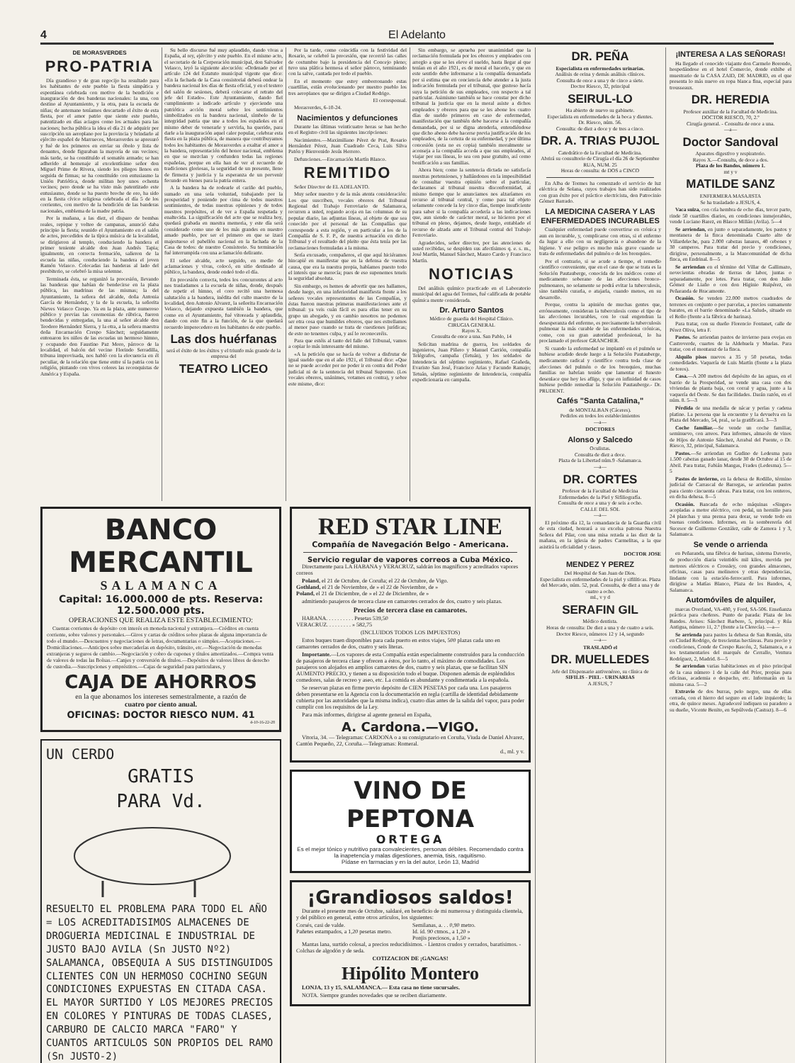4 El Adelanto
DE MORASVERDES
PRO-PATRIA
Día grandioso y de gran regocijo ha resultado para los habitantes de este pueblo la fiesta simpática y espontánea celebrada con motivo de la bendición e inauguración de dos banderas nacionales: la una, con destino al Ayuntamiento, y la otra, para la escuela de niñas; de antemano teníamos descartado el éxito de esta fiesta, por el amor patrio que siente este pueblo, patentizado en días aciagos como los actuales para las naciones; hecha pública la idea el día 21 de adquirir por suscripción un aeroplano por la provincia y brindarlo al ejército español de Marruecos, Morasverdes se apresuró y fué de los primeros en enviar su óbolo y lista de donantes, donde figuraban la mayoría de sus vecinos; más tarde, se ha constituído el somatén armado; se han adherido al homenaje al excelentísimo señor don Miguel Primo de Rivera, siendo los pliegos llenos en seguida de firmas; se ha constituído con entusiasmo la Unión Patriótica, donde militan hoy unos ochenta vecinos; pero donde se ha visto más patentizado este entusiasmo, donde se ha puesto broche de oro, ha sido en la fiesta cívico religiosa celebrada el día 5 de los corrientes, con motivo de la bendición de las banderas nacionales, emblema de la madre patria.
Por la mañana, a las diez, el disparo de bombas reales, repique y volteo de campanas, anunció daba principio la fiesta; reunido el Ayuntamiento en el salón de actos, precedidos de la típica música de la localidad, se dirigieron al templo, conduciendo la bandera el primer teniente alcalde don Juan Andrés Tapia; igualmente, en correcta formación, salieron de la escuela las niñas, conduciendo la bandera el joven Ramón Velasco. Colocadas las banderas al lado del presbiterio, se celebró la misa solemne.
Terminada ésta, se organizó la procesión, llevando las banderas que habían de bendecirse en la plaza pública, las madrinas de las mismas; la del Ayuntamiento, la señora del alcalde, doña Antonia García de Hernández, y la de la escuela, la señorita Nieves Velasco Crespo. Ya en la plaza, ante numeroso público y previas las ceremonias de rúbrica, fueron bendecidas y entregadas, la una al señor alcalde don Teodoro Hernández Sierra, y la otra, a la señora maestra doña Encarnación Crespo Sánchez; seguidamente entonaron los niños de las escuelas un hermoso himno, y ocupando don Faustino Paz Moro, párroco de la localidad, el balcón del vecino Florindo Serradilla, tribuna improvisada, nos habló con la elocuencia en él peculiar, de la relación que tiene entre sí la patria con la religión, pintando con vivos colores las reconquistas de América y España.
Su bello discurso fué muy aplaudido, dando vivas a España, al rey, ejército y este pueblo. En el mismo acto, el secretario de la Corporación municipal, don Salvador Velasco, leyó la siguiente alocución: «Ordenado por el artículo 124 del Estatuto municipal vigente que dice: «En la fachada de la Casa consistorial deberá ondear la bandera nacional los días de fiesta oficial, y en el testero del salón de sesiones, deberá colocarse el retrato del jefe del Estado». Este Ayuntamiento, dando fiel cumplimiento a indicado artículo y ejerciendo una patriótica acción moral sobre los sentimientos simbolizados en la bandera nacional, símbolo de la integridad patria que une a todos los españoles en el mismo deber de venerarle y servirla, ha querido, para darle a la inauguración aquel calor popular, celebrar esta fiesta en la plaza pública, de manera que contribuyamos todos los habitantes de Morasverdes a exaltar el amor a la bandera, representación del honor nacional, emblema en que se mezclan y confunden todas las regiones españolas, porque en ella han de ver el recuerdo de tradiciones gloriosas, la seguridad de un presente, lleno de firmeza y justicia y la esperanza de un porvenir fecundo en bienes para la patria entera.
A la bandera ha de rodearle el cariño del pueblo, sumado en una sola voluntad, trabajando por la prosperidad y poniendo por cima de todos nuestros sentimientos, de todas nuestras opiniones y de todos nuestros propósitos, el de ver a España respetada y enaltecida. La significación del acto que se realiza hoy, quedará grabada en nuestra memoria, y este día será considerado como uno de los más grandes en nuestro amado pueblo, por ser el primero en que se izará majestuoso el pabellón nacional en la fachada de la Casa de todos: de nuestro Consistorio. Su terminación fué interrumpida con una aclamación delirante.
El señor alcalde, acto seguido, en medio de aclamaciones y vivas, colocó, en sitio destinado al público, la bandera, donde ondeó todo el día.
En procesión correcta, todos los concurrentes al acto nos trasladamos a la escuela de niñas, donde, después de repetir el himno, el coro recitó una hermosa salutación a la bandera, inédita del culto maestro de la localidad, don Antonio Alvarez, la señorita Encarnación Velasco, dejando expuesta también la bandera, que como en el Ayuntamiento, fué vitoreada y aplaudida, dando con esto fin a la función, de la que quedará recuerdo imperecedero en los habitantes de este pueblo.
Las dos huérfanas
será el éxito de los éxitos y el triunfo más grande de la empresa del
TEATRO LICEO
Por la tarde, como coincidía con la festividad del Rosario, se celebró la procesión, que recorrió las calles de costumbre bajo la presidencia del Concejo pleno; tuvo una plática hermosa el señor párroco, terminando con la salve, cantada por todo el pueblo.
En el momento que estoy emborronando estas cuartillas, están evolucionando por nuestro pueblo los tres aeroplanos que se dirigen a Ciudad Rodrigo.
El corresponsal.
Morasverdes, 6-10-24.
Nacimientos y defunciones
Durante las últimas veinticuatro horas se han hecho en el Registro civil las siguientes inscripciones:
Nacimientos.—Maximiliano Pérez de Prat, Rosario Hernández Pérez, Juan Cuadrado Coca, Luis Silva Patón y Bienvenido Jesús Herrero.
Defunciones.—Encarnación Martín Blanco.
REMITIDO
Señor Director de EL ADELANTO.
Muy señor nuestro y de la más atenta consideración: Los que suscriben, vocales obreros del Tribunal Regional del Trabajo Ferroviario de Salamanca, recurren a usted, rogando acoja en las columnas de su popular diario, las adjuntas líneas, al objeto de que sea conocido por el personal de las Compañías que corresponde a esta región, y en particular a los de la Compañía de S. F. P., de nuestra actuación en dicho Tribunal y el resultado del pleito que ésta tenía por las reclamaciones formuladas a la misma.
Sería excusado, compañeros, el que aquí hiciéramos hincapié en manifestar que en la defensa de vuestra causa, que era la nuestra propia, habíamos puesto todo el interés que se merecía; pues de eso suponemos teneis la seguridad absoluta.
Sin embargo, os hemos de advertir que nos hallamos, desde luego, en una inferioridad manifiesta frente a los señores vocales representantes de las Compañías, y éstas fueron nuestras primeras manifestaciones ante el tribunal: ya veis cuán fácil es para ellas tener en su grupo un abogado, y en cambio nosotros no podemos ser otra cosa que humildes obreros, que nos estrellamos al menor paso cuando se trata de cuestiones jurídicas; de esto no tenemos culpa, y así lo reconoceréis.
Para que estéis al tanto del fallo del Tribunal, vamos a copiar lo más interesante del mismo.
«A la petición que se hacía de volver a disfrutar de igual sueldo que en el año 1921, el Tribunal dice: «Que no se puede acceder por no poder ir en contra del Poder judicial ni de la sentencia del tribunal Supremo. (Los vocales obreros, unánimes, votamos en contra), y sobre este mismo, dice:
Sin embargo, se aprueba por unanimidad que la reclamación formulada por los obreros y empleados con arreglo a que se les eleve el sueldo, hasta llegar al que tenían en el año 1921, es de moral el hacerlo, y que en este sentido debe informarse a la compañía demandada por si estima que en conciencia debe atender a la justa indicación formulada por el tribunal, que gustoso hacía suya la petición de sus empleados, con respecto a tal particular. Asimismo también se hace constar por dicho tribunal la justicia que en la moral asiste a dichos empleados y obreros para que se les abone los cuatro días de sueldo primeros en caso de enfermedad, manifestación que también debe hacerse a la compañía demandada, por si se digna atenderla, entendiéndose que dicho abono debe hacerse previa justificación de los empleados, de la certeza de su enfermedad, y por última concesión (esta no es copia) también moralmente se aconseja a la compañía acceda a que sus empleados, al viajar por sus líneas, lo sea con pase gratuito, así como bonificación a sus familias.
Ahora bien; como la sentencia dictada no satisfacía nuestras pretensiones, y hallándonos en la imposibilidad de consultar vuestra opinión sobre el particular, declaramos al tribunal nuestra disconformidad, al mismo tiempo que le anunciamos nos alzaríamos en recurso al tribunal central, y como para tal objeto solamente concede la ley cinco días, tiempo insuficiente para saber si la compañía accedería a las indicaciones que, aun siendo de carácter moral, se hicieron por el tribunal en pleno, dejamos, desde luego, entablado el recurso de alzada ante el Tribunal central del Trabajo Ferroviario.
Agradecidos, señor director, por las atenciones de usted recibidas, se despiden sus afectísimos q. e. s. m., José Martín, Manuel Sánchez, Mauro Cardo y Francisco Martín.
NOTICIAS
Del análisis químico practicado en el Laboratorio municipal del agua del Tormes, fué calificada de potable química mente considerada.
Dr. Arturo Santos
Médico de guardia del Hospital Clínico.
CIRUGIA GENERAL
Rayos X.
Consulta de once a una. San Pablo, 14
Solicitan madrina de guerra, los soldados de ingenieros, Juan Piñero y Manuel Carrión, compañía Telégrafos, campaña (Tetuán), y los soldados de Intendencia del séptimo regimiento, Rafael Grañeda, Evaristo San José, Francisco Arias y Facundo Ramajo; Tetuán, séptimo regimiento de Intendencia, compañía expedicionaria en campaña.
BANCO MERCANTIL
SALAMANCA
Capital: 16.000.000 de pts. Reserva: 12.500.000 pts.
OPERACIONES QUE REALIZA ESTE ESTABLECIMIENTO:
Cuentas corrientes de depósito con interés en moneda nacional y extranjera.—Créditos en cuenta corriente, sobre valores y personales.—Giros y cartas de créditos sobre plazas de alguna importancia de todo el mundo.—Descuentos y negociaciones de letras, documentarias o simples.—Aceptaciones.—Domiciliaciones.—Anticipos sobre mercaderías en depósito, tránsito, etc.—Negociación de monedas extranjeras y seguros de cambio.—Negociación y cobro de cupones y títulos amortizados.—Compra venta de valores de todas las Bolsas.—Canjes y conversión de títulos.—Depósitos de valores libres de derecho de custodia.—Suscripciones y empréstitos.—Cajas de seguridad para particulares, y
CAJA DE AHORROS
en la que abonamos los intereses semestralmente, a razón de
cuatro por ciento anual.
OFICINAS: DOCTOR RIESCO NUM. 41
4-10-16-22-28
UN CERDO
GRATIS
PARA Vd.
RESUELTO EL PROBLEMA PARA TODO EL AÑO = LOS ACREDITADISIMOS ALMACENES DE DROGUERIA MEDICINAL E INDUSTRIAL DE JUSTO BAJO AVILA (Sn JUSTO Nº2) SALAMANCA, OBSEQUIA A SUS DISTINGUIDOS CLIENTES CON UN HERMOSO COCHINO SEGUN CONDICIONES EXPUESTAS EN CITADA CASA. EL MAYOR SURTIDO Y LOS MEJORES PRECIOS EN COLORES Y PINTURAS DE TODAS CLASES, CARBURO DE CALCIO MARCA "FARO" Y CUANTOS ARTICULOS SON PROPIOS DEL RAMO (Sn JUSTO-2)
RED STAR LINE
Compañía de Navegación Belgo - Americana.
Servicio regular de vapores correos a Cuba México.
Directamente para LA HABANA y VERACRUZ, saldrán los magníficos y acreditados vapores correos
Poland, el 21 de Octubre, de Coruña; el 22 de Octubre, de Vigo.
Gothland, el 21 de Noviembre, de » el 22 de Noviembre, de »
Poland, el 21 de Diciembre, de » el 22 de Diciembre, de »
admitiendo pasajeros de tercera clase en camarotes cerrados de dos, cuatro y seis plazas.
Precios de tercera clase en camarotes.
HABANA. . . . . . . . . . Pesetas 539,50
VERACRUZ. . . . . . . . . » 582,75
(INCLUIDOS TODOS LOS IMPUESTOS)
Estos buques traen disponibles para cada puerto en estos viajes, 500 plazas cada uno en camarotes cerrados de dos, cuatro y seis literas.
Importante.—Los vapores de esta Compañía están especialmente construídos para la conducción de pasajeros de tercera clase y ofrecen a éstos, por lo tanto, el máximo de comodidades. Los pasajeros son alojados en amplios camarotes de dos, cuatro y seis plazas, que se facilitan SIN AUMENTO PRECIO, y tienen a su disposición todo el buque. Disponen además de espléndidos comedores, salas de recreo y aseo, etc. La comida es abundante y condimentada a la española.
Se reservan plazas en firme previo depósito de CIEN PESETAS por cada una. Los pasajeros deben presentarse en la Agencia con la documentación en regla (cartilla de identidad debidamente cubierta por las autoridades que la misma indica), cuatro días antes de la salida del vapor, para poder cumplir con los requisitos de la Ley.
Para más informes, dirigirse al agente general en España,
A. Cardona.—VIGO.
Vitoria, 34. — Telegramas: CARDONA o a su consignatario en Coruña, Viuda de Daniel Alvarez, Cantón Pequeño, 22, Coruña.—Telegramas: Romeral.
d., ml. y v.
VINO DE PEPTONA
ORTEGA
Es el mejor tónico y nutritivo para convalecientes, personas débiles. Recomendado contra la inapetencia y malas digestiones, anemia, tisis, raquitismo.
Pídase en farmacias y en la del autor, León 13, Madrid
¡Grandiosos saldos!
Durante el presente mes de Octubre, saldaré, en beneficio de mi numerosa y distinguida clientela, y del público en general, entre otros artículos, los siguientes:
Corsés, casi de valde.
Pañetes estampados, a 1,20 pesetas metro.
Semilanas, a. . . 0,90 metro.
Id. íd. 90 ctmos., a 1,20 »
Ponjis preciosos, a 1,50 »
Mantas lana, surtido colosal, a precios reducidísimos. - Lienzos crudos y cerrados, baratísimos. - Colchas de algodón y de seda.
COTIZACION DE ¡GANGAS!
Hipólito Montero
LONJA, 13 y 15, SALAMANCA.— Esta casa no tiene sucursales.
NOTA. Siempre grandes novedades que se reciben diariamente.
DR. PEÑA
Especialista en enfermedades urinarias.
Análisis de orina y demás análisis clínicos.
Consulta de once a una y de cinco a siete.
Doctor Riesco, 32, principal
SEIRUL-LO
Ha abierto de nuevo su gabinete.
Especialista en enfermedades de la boca y dientes.
Dr. Riesco, núm. 56.
Consulta: de diez a doce y de tres a cinco.
DR. A. TRIAS PUJOL
Catedrático de la Facultad de Medicina.
Abrirá su consultorio de Cirugía el día 26 de Septiembre
RUA, NUM. 25
Horas de consulta: de DOS a CINCO
En Alba de Tormes ha comenzado el servicio de luz eléctrica de Solana, cuyos trabajos han sido realizados con gran éxito por el práctico electricista, don Patrocinio Gómez Barrado.
LA MEDICINA CASERA Y LAS ENFERMEDADES INCURABLES
Cualquier enfermedad puede convertirse en crónica y aun en incurable, y, complicarse con otras, si el enfermo da lugar a ello con su negligencia o abandono de la higiene. Y ese peligro es mucho más grave cuando se trata de enfermedades del pulmón o de los bronquios.
Por el contrario, si se acude a tiempo, el remedio científico conveniente, que en el caso de que se trata es la Solución Pautauberge, conocida de los médicos como el medicamento soberano de las afecciones bronco-pulmonares, no solamente se podrá evitar la tuberculosis, sino también curarla, o atajarla, cuando menos, en su desarrollo.
Porque, contra la apinión de muchas gentes que, erróneamente, consideran la tuberculosis como el tipo de las afecciones incurables, con lo cual engendran la desesperanza del enfermo, es precisamente la tuberculosis pulmonar la más curable de las enfermedades crónicas, como, con su gran autoridad profesional, lo ha proclamado el profesor GRANCHER.
Si cuando la enfermedad se implantó en el pulmón se hubiese acudido desde luego a la Solución Pautauberge, medicamento radical y científico contra toda clase de afecciones del pulmón o de los bronquios, muchas familias no habrían tenido que lamentar el funesto desenlace que hoy les aflige, y que en infinidad de casos hubiese podido remediar la Solución Pautauberge.- Dr. PRUDENT.
Cafés "Santa Catalina,"
de MONTALBAN (Cáceres).
Pedirlos en todos los establecimientos
—a—
DOCTORES
Alonso y Salcedo
Oculistas.
Consulta de diez a doce.
Plaza de la Libertad núm.9 -Salamanca.
—a—
DR. CORTES
Profesor de la Facultad de Medicina
Enfermedades de la Piel y Sifiliografía.
Consulta de once a una y de seis a ocho.
CALLE DEL SOL
—a—
El próximo día 12, la comandancia de la Guardia civil de esta ciudad, honrará a su excelsa patrona Nuestra Señora del Pilar, con una misa rezada a las diez de la mañana, en la iglesia de padres Carmelitas, a la que asistirá la oficialidad y clases.
DOCTOR JOSE
MENDEZ Y PEREZ
Del Hospital de San Juan de Dios.
Especialista en enfermedades de la piel y sifilíticas. Plaza del Mercado, núm. 52, pral. Consulta, de diez a una y de cuatro a ocho.
ml., v y d
SERAFIN GIL
Médico dentista.
Horas de consulta: De diez a una y de cuatro a seis.
Doctor Riesco, números 12 y 14, segundo
—a—
TRASLADÓ el
DR. MUELLEDES
Jefe del Dispensario antivenéreo, su clínica de
SIFILIS - PIEL - URINARIAS
A JESUS, 7
¡INTERESA A LAS SEÑORAS!
Ha llegado el conocido viajante don Carmelo Borondo, hospedándose en el hotel Comercio, donde exhibe el muestrario de la CASA ZAID, DE MADRID, en el que presenta lo más nuevo en ropa blanca fina, especial para trousseaux.
DR. HEREDIA
Profesor auxiliar de la Facultad de Medicina.
DOCTOR RIESCO, 70, 2.º
Cirugía general. - Consulta de once a una.
—a—
Doctor Sandoval
Aparatos digestivo y respiratorio.
Rayos X.—Consulta, de doce a dos.
Plaza de los Bandos, número 1.
mt y v
MATILDE SANZ
ENFERMERA MASAJISTA
Se ha trasladado a JESUS, 4.
Vaca suiza, con cría hembra de ocho días, tercer parto, rinde 50 cuartillos diarios, en condiciones inmejorables, vende Luciano Barez, en Blasco Millán (Avila). 5—4
Se arriendan, en junto o separadamente, los pastos y montanera de la finca denominada Cuarto alto de Villardeleche, para 2.000 cabezas lanares, 40 cebones y 30 camperos. Para tratar del precio y condiciones, dirigirse, personalmente, a la Mancomunidad de dicha finca, en Endrinal. 8—5
Se arriendan en el término del Villar de Gallimazo, novecientas obradas de tierras de labor, juntas o separadamente, por lotes. Para tratar, con don Julio Gómez de Liaño o con don Higinio Ruipérez, en Peñaranda de Bracamonte.
Ocasión. Se venden 22.000 metros cuadrados de terrenos en conjunto o por parcelas, a precios sumamente baratos, en el barrio denominado «La Salud», situado en el Rollo (frente a la fábrica de harinas).
Para tratar, con su dueño Florencio Fontanet, calle de Pérez Oliva, letra F.
Pastos. Se arriendan pastos de invierno para ovejas en Castroverde, cuartos de la Aldehuela y Muelas. Para tratar, con el montaraz de la finca.
Alquilo pisos nuevos a 35 y 50 pesetas, todas comodidades. Vaquería de Luis Martín (frente a la plaza de toros).
Casa.—A 200 metros del depósito de las aguas, en el barrio de la Prosperidad, se vende una casa con dos viviendas de planta baja, con corral y agua, junto a la vaquería del Oeste. Se dan facilidades. Darán razón, en el núm. 8. 5—3
Pérdida de una medalla de nácar y perlas y cadena platino. La persona que la encuentre y la devuelva en la Plaza del Mercado, 54, pral., se la gratificará. 3—3
Coche familiar.—Se vende un coche familiar, seminuevo, con arreos. Para informes, almacén de vinos de Hijos de Antonio Sánchez, Arrabal del Puente, o Dr. Riesco, 32, principal, Salamanca.
Pastos.—Se arriendan en Gudino de Ledesma para 1.500 cabezas ganado lanar, desde 30 de Octubre al 15 de Abril. Para tratar, Fabián Mangas, Frades (Ledesma). 5—5
Pastos de invierno, en la dehesa de Rodillo, término judicial de Carrascal de Barregas, se arriendan pastos para ciento cincuenta cabras. Para tratar, con los renteros, en dicha dehesa. 8—5
Ocasión. Bancada de ocho máquinas «Singer» acopladas a motor eléctrico, con pedal, un hornillo para 24 planchas y una prensa para dorar, se vende todo en buenas condiciones. Informes, en la sombrerería del Sucesor de Guillermo González, calle de Zamora 1 y 3, Salamanca.
Se vende o arrienda
en Peñaranda, una fábrica de harinas, sistema Daverio, de producción diaria veintidós mil kilos, movida por motores eléctricos o Crossley, con grandes almacenes, oficinas, casas para molineros y otras dependencias, lindante con la estación-ferrocarril. Para informes, dirigirse a Matías Blanco, Plaza de los Bandos, 4, Salamanca.
Automóviles de alquiler,
marcas Overland, VA-480, y Ford, SA-506. Enseñanza práctica para choferes. Punto de parada: Plaza de los Bandos. Avisos: Sánchez Barbero, 5, principal. y Rúa Antigua, número 11, 2.º (frente a la Clerecía). —a—
Se arrienda para pastos la dehesa de San Román, sita en Ciudad Rodrigo, de trescientas hectáreas. Para precio y condiciones, Conde de Crespo Rascón, 2, Salamanca, o a los testamentarios del marqués de Cerrallo, Ventura Rodríguez, 2, Madrid. 8—5
Se arriendan varias habitaciones en el piso principal de la casa número 1 de la calle del Prior, propias para oficinas, academia o despacho, etc. Informarán en la misma casa. 5—2
Extravío de dos burras, pelo negro, una de ellas cerrada, con el hierro del seguro en el lado izquierdo; la otra, de quince meses. Agradeceré indiquen su paradero a su dueño, Vicente Benito, en Sepúlveda (Castraz). 8—6